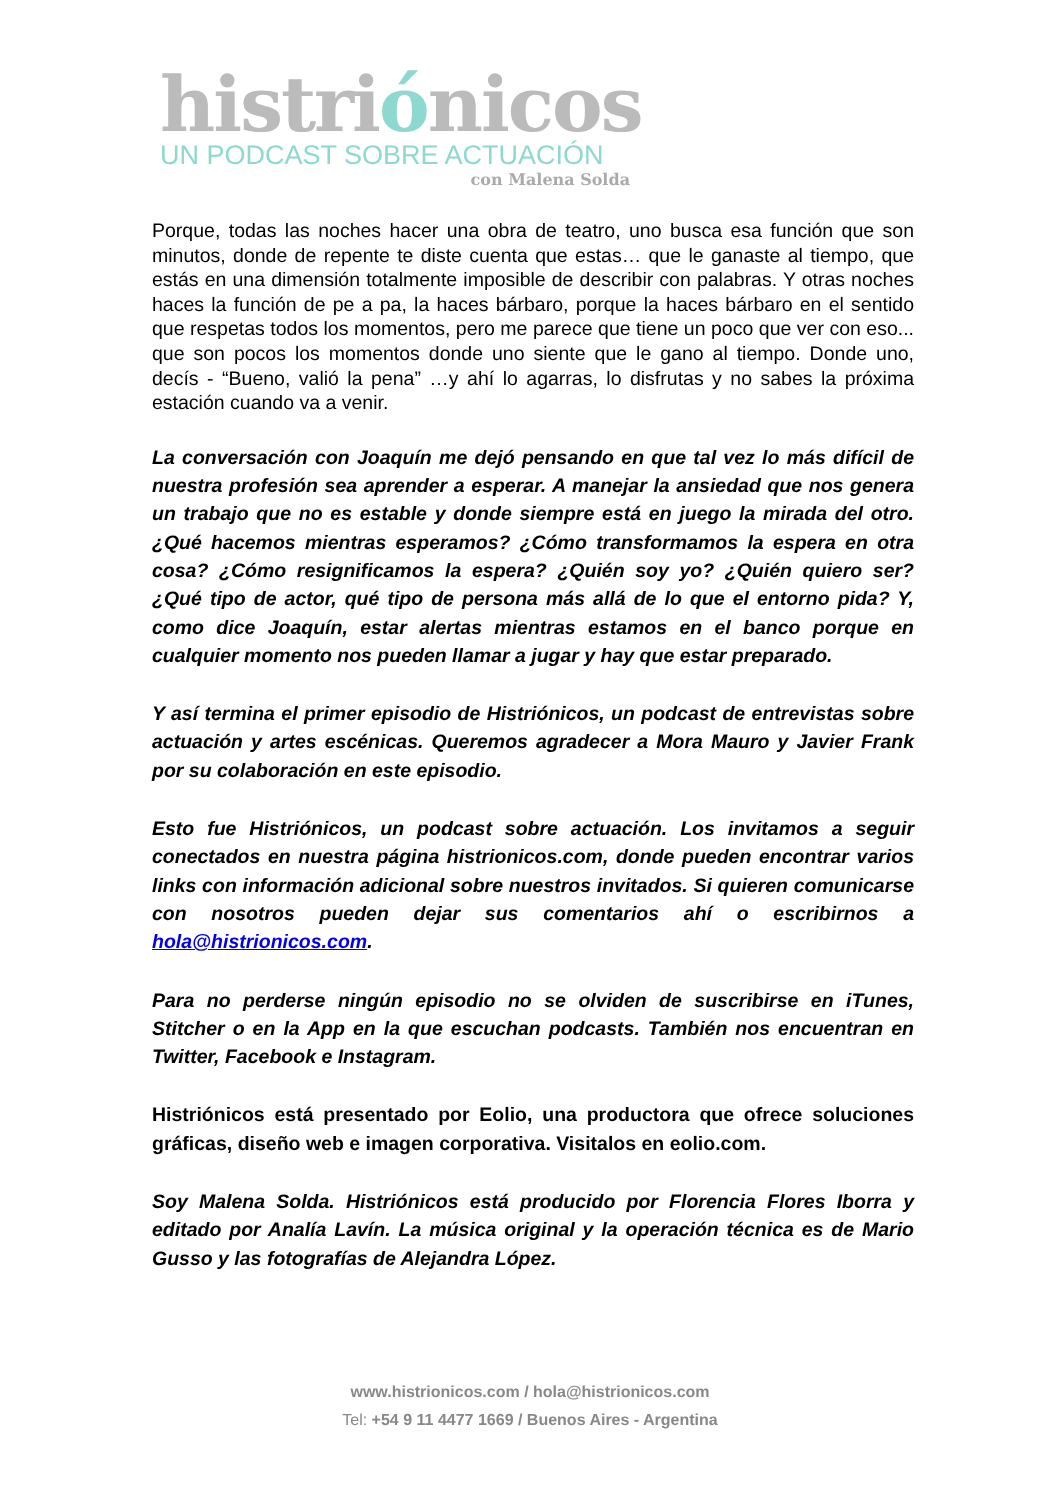histriónicos
UN PODCAST SOBRE ACTUACIÓN
con Malena Solda
Porque, todas las noches hacer una obra de teatro, uno busca esa función que son minutos, donde de repente te diste cuenta que estas… que le ganaste al tiempo, que estás en una dimensión totalmente imposible de describir con palabras. Y otras noches haces la función de pe a pa, la haces bárbaro, porque la haces bárbaro en el sentido que respetas todos los momentos, pero me parece que tiene un poco que ver con eso... que son pocos los momentos donde uno siente que le gano al tiempo. Donde uno, decís - “Bueno, valió la pena” …y ahí lo agarras, lo disfrutas y no sabes la próxima estación cuando va a venir.
La conversación con Joaquín me dejó pensando en que tal vez lo más difícil de nuestra profesión sea aprender a esperar. A manejar la ansiedad que nos genera un trabajo que no es estable y donde siempre está en juego la mirada del otro. ¿Qué hacemos mientras esperamos? ¿Cómo transformamos la espera en otra cosa? ¿Cómo resignificamos la espera? ¿Quién soy yo? ¿Quién quiero ser? ¿Qué tipo de actor, qué tipo de persona más allá de lo que el entorno pida? Y, como dice Joaquín, estar alertas mientras estamos en el banco porque en cualquier momento nos pueden llamar a jugar y hay que estar preparado.
Y así termina el primer episodio de Histriónicos, un podcast de entrevistas sobre actuación y artes escénicas. Queremos agradecer a Mora Mauro y Javier Frank por su colaboración en este episodio.
Esto fue Histriónicos, un podcast sobre actuación. Los invitamos a seguir conectados en nuestra página histrionicos.com, donde pueden encontrar varios links con información adicional sobre nuestros invitados. Si quieren comunicarse con nosotros pueden dejar sus comentarios ahí o escribirnos a hola@histrionicos.com.
Para no perderse ningún episodio no se olviden de suscribirse en iTunes, Stitcher o en la App en la que escuchan podcasts. También nos encuentran en Twitter, Facebook e Instagram.
Histriónicos está presentado por Eolio, una productora que ofrece soluciones gráficas, diseño web e imagen corporativa. Visitalos en eolio.com.
Soy Malena Solda. Histriónicos está producido por Florencia Flores Iborra y editado por Analía Lavín. La música original y la operación técnica es de Mario Gusso y las fotografías de Alejandra López.
www.histrionicos.com / hola@histrionicos.com
Tel: +54 9 11 4477 1669 / Buenos Aires - Argentina